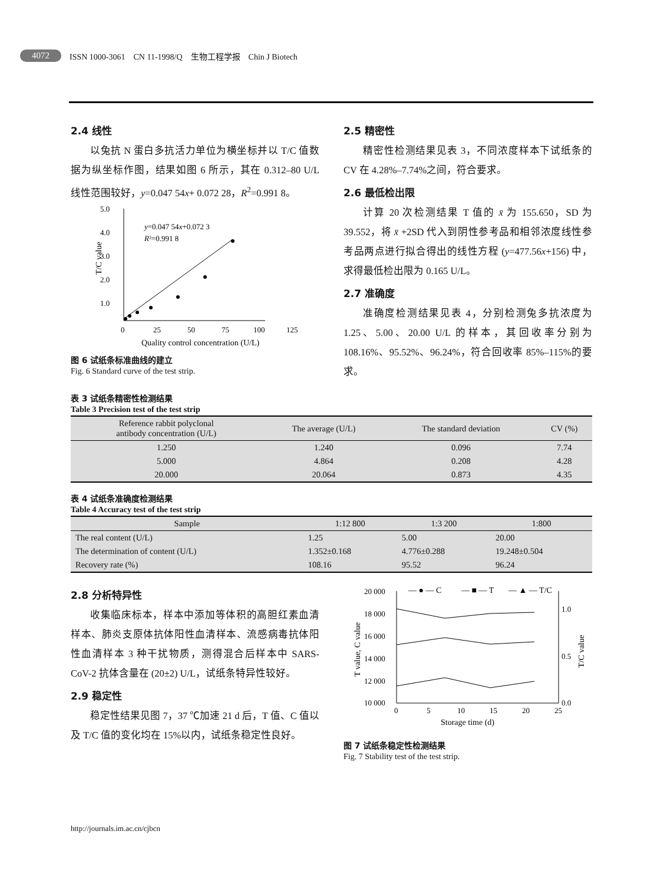4072 ISSN 1000-3061 CN 11-1998/Q 生物工程学报 Chin J Biotech
2.4 线性
以兔抗 N 蛋白多抗活力单位为横坐标并以 T/C 值数据为纵坐标作图，结果如图 6 所示，其在 0.312–80 U/L 线性范围较好，y=0.047 54x+ 0.072 28，R<sup>2</sup>=0.991 8。
5.0
4.0
3.0
2.0
1.0
0
25
50
75
100
125
Quality control concentration (U/L)
T/C value
y=0.047 54x+0.072 3
R²=0.991 8
图 6 试纸条标准曲线的建立
Fig. 6 Standard curve of the test strip.
2.5 精密性
精密性检测结果见表 3，不同浓度样本下试纸条的 CV 在 4.28%–7.74%之间，符合要求。
2.6 最低检出限
计算 20 次检测结果 T 值的 x̄ 为 155.650，SD 为 39.552，将 x̄ +2SD 代入到阴性参考品和相邻浓度线性参考品两点进行拟合得出的线性方程 (y=477.56x+156) 中，求得最低检出限为 0.165 U/L。
2.7 准确度
准确度检测结果见表 4，分别检测兔多抗浓度为 1.25、5.00、20.00 U/L 的样本，其回收率分别为 108.16%、95.52%、96.24%，符合回收率 85%–115%的要求。
表 3 试纸条精密性检测结果
Table 3 Precision test of the test strip
| Reference rabbit polyclonal antibody concentration (U/L) | The average (U/L) | The standard deviation | CV (%) |
| --- | --- | --- | --- |
| 1.250 | 1.240 | 0.096 | 7.74 |
| 5.000 | 4.864 | 0.208 | 4.28 |
| 20.000 | 20.064 | 0.873 | 4.35 |
表 4 试纸条准确度检测结果
Table 4 Accuracy test of the test strip
| Sample | 1:12 800 | 1:3 200 | 1:800 |
| --- | --- | --- | --- |
| The real content (U/L) | 1.25 | 5.00 | 20.00 |
| The determination of content (U/L) | 1.352±0.168 | 4.776±0.288 | 19.248±0.504 |
| Recovery rate (%) | 108.16 | 95.52 | 96.24 |
2.8 分析特异性
收集临床标本，样本中添加等体积的高胆红素血清样本、肺炎支原体抗体阳性血清样本、流感病毒抗体阳性血清样本 3 种干扰物质，测得混合后样本中 SARS-CoV-2 抗体含量在 (20±2) U/L，试纸条特异性较好。
2.9 稳定性
稳定性结果见图 7，37 ℃加速 21 d 后，T 值、C 值以及 T/C 值的变化均在 15%以内，试纸条稳定性良好。
20 000
18 000
16 000
14 000
12 000
10 000
1.0
0.5
0.0
0
5
10
15
20
25
Storage time (d)
— ● — C
— ■ — T
— ▲ — T/C
T value, C value
T/C value
图 7 试纸条稳定性检测结果
Fig. 7 Stability test of the test strip.
http://journals.im.ac.cn/cjbcn